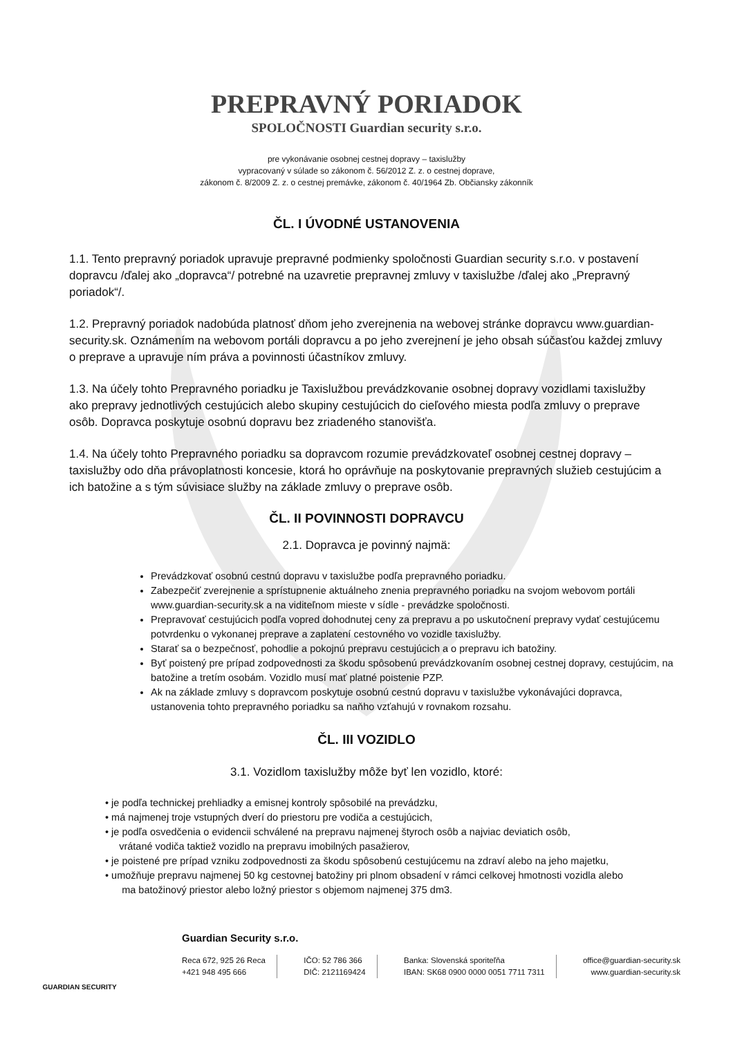PREPRAVNÝ PORIADOK
SPOLOČNOSTI Guardian security s.r.o.
pre vykonávanie osobnej cestnej dopravy – taxislužby
vypracovaný v súlade so zákonom č. 56/2012 Z. z. o cestnej doprave,
zákonom č. 8/2009 Z. z. o cestnej premávke, zákonom č. 40/1964 Zb. Občiansky zákonník
ČL. I ÚVODNÉ USTANOVENIA
1.1. Tento prepravný poriadok upravuje prepravné podmienky spoločnosti Guardian security s.r.o. v postavení dopravcu /ďalej ako „dopravca“/ potrebné na uzavretie prepravnej zmluvy v taxislužbe /ďalej ako „Prepravný poriadok“/.
1.2. Prepravný poriadok nadobúda platnosť dňom jeho zverejnenia na webovej stránke dopravcu www.guardian-security.sk. Oznámením na webovom portáli dopravcu a po jeho zverejnení je jeho obsah súčasťou každej zmluvy o preprave a upravuje ním práva a povinnosti účastníkov zmluvy.
1.3. Na účely tohto Prepravného poriadku je Taxislužbou prevádzkovanie osobnej dopravy vozidlami taxislužby ako prepravy jednotlivých cestujúcich alebo skupiny cestujúcich do cieľového miesta podľa zmluvy o preprave osôb. Dopravca poskytuje osobnú dopravu bez zriadeného stanovišťa.
1.4. Na účely tohto Prepravného poriadku sa dopravcom rozumie prevádzkovateľ osobnej cestnej dopravy – taxislužby odo dňa právoplatnosti koncesie, ktorá ho oprávňuje na poskytovanie prepravných služieb cestujúcim a ich batožine a s tým súvisiace služby na základe zmluvy o preprave osôb.
ČL. II POVINNOSTI DOPRAVCU
2.1. Dopravca je povinný najmä:
Prevádzkovať osobnú cestnú dopravu v taxislužbe podľa prepravného poriadku.
Zabezpečiť zverejnenie a sprístupnenie aktuálneho znenia prepravného poriadku na svojom webovom portáli www.guardian-security.sk a na viditeľnom mieste v sídle - prevádzke spoločnosti.
Prepravovať cestujúcich podľa vopred dohodnutej ceny za prepravu a po uskutočnení prepravy vydať cestujúcemu potvrdenku o vykonanej preprave a zaplatení cestovného vo vozidle taxislužby.
Starať sa o bezpečnosť, pohodlie a pokojnú prepravu cestujúcich a o prepravu ich batožiny.
Byť poistený pre prípad zodpovednosti za škodu spôsobenú prevádzkovaním osobnej cestnej dopravy, cestujúcim, na batožine a tretím osobám. Vozidlo musí mať platné poistenie PZP.
Ak na základe zmluvy s dopravcom poskytuje osobnú cestnú dopravu v taxislužbe vykonávajúci dopravca, ustanovenia tohto prepravného poriadku sa naňho vzťahujú v rovnakom rozsahu.
ČL. III VOZIDLO
3.1. Vozidlom taxislužby môže byť len vozidlo, ktoré:
• je podľa technickej prehliadky a emisnej kontroly spôsobilé na prevádzku,
• má najmenej troje vstupných dverí do priestoru pre vodiča a cestujúcich,
• je podľa osvedčenia o evidencii schválené na prepravu najmenej štyroch osôb a najviac deviatich osôb,
vrátané vodiča taktiež vozidlo na prepravu imobilných pasažierov,
• je poistené pre prípad vzniku zodpovednosti za škodu spôsobenú cestujúcemu na zdraví alebo na jeho majetku,
• umožňuje prepravu najmenej 50 kg cestovnej batožiny pri plnom obsadení v rámci celkovej hmotnosti vozidla alebo
ma batožinový priestor alebo ložný priestor s objemom najmenej 375 dm3.
GUARDIAN SECURITY
Guardian Security s.r.o.
Reca 672, 925 26 Reca
+421 948 495 666
IČO: 52 786 366
DIČ: 2121169424
Banka: Slovenská sporiteľňa
IBAN: SK68 0900 0000 0051 7711 7311
office@guardian-security.sk
www.guardian-security.sk